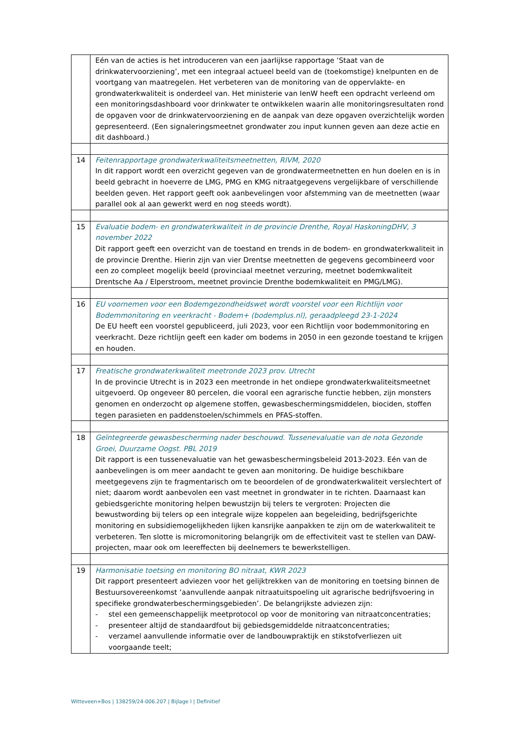| | Eén van de acties is het introduceren van een jaarlijkse rapportage ‘Staat van de drinkwatervoorziening’, met een integraal actueel beeld van de (toekomstige) knelpunten en de voortgang van maatregelen. Het verbeteren van de monitoring van de oppervlakte- en grondwaterkwaliteit is onderdeel van. Het ministerie van IenW heeft een opdracht verleend om een monitoringsdashboard voor drinkwater te ontwikkelen waarin alle monitoringsresultaten rond de opgaven voor de drinkwatervoorziening en de aanpak van deze opgaven overzichtelijk worden gepresenteerd. (Een signaleringsmeetnet grondwater zou input kunnen geven aan deze actie en dit dashboard.) |
| 14 | Feitenrapportage grondwaterkwaliteitsmeetnetten, RIVM, 2020 In dit rapport wordt een overzicht gegeven van de grondwatermeetnetten en hun doelen en is in beeld gebracht in hoeverre de LMG, PMG en KMG nitraatgegevens vergelijkbare of verschillende beelden geven. Het rapport geeft ook aanbevelingen voor afstemming van de meetnetten (waar parallel ook al aan gewerkt werd en nog steeds wordt). |
| 15 | Evaluatie bodem- en grondwaterkwaliteit in de provincie Drenthe, Royal HaskoningDHV, 3 november 2022 Dit rapport geeft een overzicht van de toestand en trends in de bodem- en grondwaterkwaliteit in de provincie Drenthe. Hierin zijn van vier Drentse meetnetten de gegevens gecombineerd voor een zo compleet mogelijk beeld (provinciaal meetnet verzuring, meetnet bodemkwaliteit Drentsche Aa / Elperstroom, meetnet provincie Drenthe bodemkwaliteit en PMG/LMG). |
| 16 | EU voornemen voor een Bodemgezondheidswet wordt voorstel voor een Richtlijn voor Bodemmonitoring en veerkracht - Bodem+ (bodemplus.nl), geraadpleegd 23-1-2024 De EU heeft een voorstel gepubliceerd, juli 2023, voor een Richtlijn voor bodemmonitoring en veerkracht. Deze richtlijn geeft een kader om bodems in 2050 in een gezonde toestand te krijgen en houden. |
| 17 | Freatische grondwaterkwaliteit meetronde 2023 prov. Utrecht In de provincie Utrecht is in 2023 een meetronde in het ondiepe grondwaterkwaliteitsmeetnet uitgevoerd. Op ongeveer 80 percelen, die vooral een agrarische functie hebben, zijn monsters genomen en onderzocht op algemene stoffen, gewasbeschermingsmiddelen, biociden, stoffen tegen parasieten en paddenstoelen/schimmels en PFAS-stoffen. |
| 18 | Geïntegreerde gewasbescherming nader beschouwd. Tussenevaluatie van de nota Gezonde Groei, Duurzame Oogst. PBL 2019 Dit rapport is een tussenevaluatie van het gewasbeschermingsbeleid 2013-2023. Eén van de aanbevelingen is om meer aandacht te geven aan monitoring. De huidige beschikbare meetgegevens zijn te fragmentarisch om te beoordelen of de grondwaterkwaliteit verslechtert of niet; daarom wordt aanbevolen een vast meetnet in grondwater in te richten. Daarnaast kan gebiedsgerichte monitoring helpen bewustzijn bij telers te vergroten: Projecten die bewustwording bij telers op een integrale wijze koppelen aan begeleiding, bedrijfsgerichte monitoring en subsidiemogelijkheden lijken kansrijke aanpakken te zijn om de waterkwaliteit te verbeteren. Ten slotte is micromonitoring belangrijk om de effectiviteit vast te stellen van DAW-projecten, maar ook om leereffecten bij deelnemers te bewerkstelligen. |
| 19 | Harmonisatie toetsing en monitoring BO nitraat, KWR 2023 Dit rapport presenteert adviezen voor het gelijktrekken van de monitoring en toetsing binnen de Bestuursovereenkomst ‘aanvullende aanpak nitraatuitspoeling uit agrarische bedrijfsvoering in specifieke grondwaterbeschermingsgebieden’. De belangrijkste adviezen zijn: - stel een gemeenschappelijk meetprotocol op voor de monitoring van nitraatconcentraties; - presenteer altijd de standaardfout bij gebiedsgemiddelde nitraatconcentraties; - verzamel aanvullende informatie over de landbouwpraktijk en stikstofverliezen uit voorgaande teelt; |
Witteveen+Bos | 138259/24-006.207 | Bijlage I | Definitief